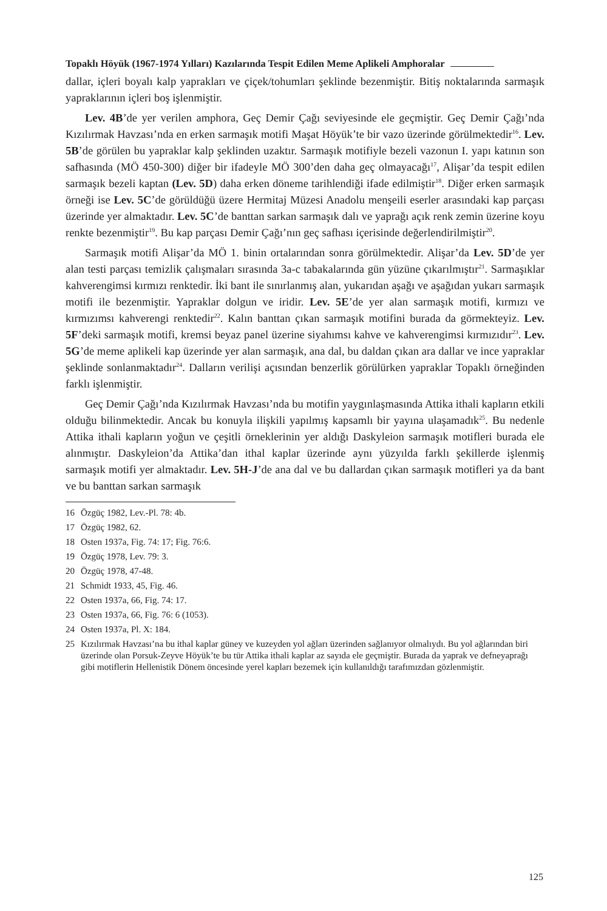Topaklı Höyük (1967-1974 Yılları) Kazılarında Tespit Edilen Meme Aplikeli Amphoralar
dallar, içleri boyalı kalp yaprakları ve çiçek/tohumları şeklinde bezenmiştir. Bitiş noktalarında sarmaşık yapraklarının içleri boş işlenmiştir.
Lev. 4B’de yer verilen amphora, Geç Demir Çağı seviyesinde ele geçmiştir. Geç Demir Çağı’nda Kızılırmak Havzası’nda en erken sarmaşık motifi Maşat Höyük’te bir vazo üzerinde görülmektedir<sup>16</sup>. Lev. 5B’de görülen bu yapraklar kalp şeklinden uzaktır. Sarmaşık motifiyle bezeli vazonun I. yapı katının son safhasında (MÖ 450-300) diğer bir ifadeyle MÖ 300’den daha geç olmayacağı<sup>17</sup>, Alişar’da tespit edilen sarmaşık bezeli kaptan (Lev. 5D) daha erken döneme tarihlendiği ifade edilmiştir<sup>18</sup>. Diğer erken sarmaşık örneği ise Lev. 5C’de görüldüğü üzere Hermitaj Müzesi Anadolu menşeili eserler arasındaki kap parçası üzerinde yer almaktadır. Lev. 5C’de banttan sarkan sarmaşık dalı ve yaprağı açık renk zemin üzerine koyu renkte bezenmiştir<sup>19</sup>. Bu kap parçası Demir Çağı’nın geç safhası içerisinde değerlendirilmiştir<sup>20</sup>.
Sarmaşık motifi Alişar’da MÖ 1. binin ortalarından sonra görülmektedir. Alişar’da Lev. 5D’de yer alan testi parçası temizlik çalışmaları sırasında 3a-c tabakalarında gün yüzüne çıkarılmıştır<sup>21</sup>. Sarmaşıklar kahverengimsi kırmızı renktedir. İki bant ile sınırlanmış alan, yukarıdan aşağı ve aşağıdan yukarı sarmaşık motifi ile bezenmiştir. Yapraklar dolgun ve iridir. Lev. 5E’de yer alan sarmaşık motifi, kırmızı ve kırmızımsı kahverengi renktedir<sup>22</sup>. Kalın banttan çıkan sarmaşık motifini burada da görmekteyiz. Lev. 5F’deki sarmaşık motifi, kremsi beyaz panel üzerine siyahımsı kahve ve kahverengimsi kırmızıdır<sup>23</sup>. Lev. 5G’de meme aplikeli kap üzerinde yer alan sarmaşık, ana dal, bu daldan çıkan ara dallar ve ince yapraklar şeklinde sonlanmaktadır<sup>24</sup>. Dalların verilişi açısından benzerlik görülürken yapraklar Topaklı örneğinden farklı işlenmiştir.
Geç Demir Çağı’nda Kızılırmak Havzası’nda bu motifin yaygınlaşmasında Attika ithali kapların etkili olduğu bilinmektedir. Ancak bu konuyla ilişkili yapılmış kapsamlı bir yayına ulaşamadık<sup>25</sup>. Bu nedenle Attika ithali kapların yoğun ve çeşitli örneklerinin yer aldığı Daskyleion sarmaşık motifleri burada ele alınmıştır. Daskyleion’da Attika’dan ithal kaplar üzerinde aynı yüzyılda farklı şekillerde işlenmiş sarmaşık motifi yer almaktadır. Lev. 5H-J’de ana dal ve bu dallardan çıkan sarmaşık motifleri ya da bant ve bu banttan sarkan sarmaşık
16 Özgüç 1982, Lev.-Pl. 78: 4b.
17 Özgüç 1982, 62.
18 Osten 1937a, Fig. 74: 17; Fig. 76:6.
19 Özgüç 1978, Lev. 79: 3.
20 Özgüç 1978, 47-48.
21 Schmidt 1933, 45, Fig. 46.
22 Osten 1937a, 66, Fig. 74: 17.
23 Osten 1937a, 66, Fig. 76: 6 (1053).
24 Osten 1937a, Pl. X: 184.
25 Kızılırmak Havzası’na bu ithal kaplar güney ve kuzeyden yol ağları üzerinden sağlanıyor olmalıydı. Bu yol ağlarından biri üzerinde olan Porsuk-Zeyve Höyük’te bu tür Attika ithali kaplar az sayıda ele geçmiştir. Burada da yaprak ve defneyaprağı gibi motiflerin Hellenistik Dönem öncesinde yerel kapları bezemek için kullanıldığı tarafımızdan gözlenmiştir.
125